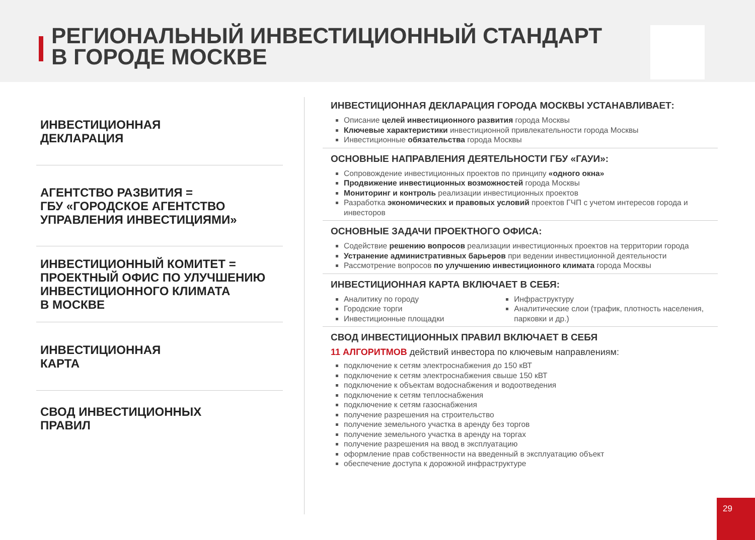РЕГИОНАЛЬНЫЙ ИНВЕСТИЦИОННЫЙ СТАНДАРТ
В ГОРОДЕ МОСКВЕ
ИНВЕСТИЦИОННАЯ
ДЕКЛАРАЦИЯ
АГЕНТСТВО РАЗВИТИЯ =
ГБУ «ГОРОДСКОЕ АГЕНТСТВО
УПРАВЛЕНИЯ ИНВЕСТИЦИЯМИ»
ИНВЕСТИЦИОННЫЙ КОМИТЕТ =
ПРОЕКТНЫЙ ОФИС ПО УЛУЧШЕНИЮ
ИНВЕСТИЦИОННОГО КЛИМАТА
В МОСКВЕ
ИНВЕСТИЦИОННАЯ
КАРТА
СВОД ИНВЕСТИЦИОННЫХ
ПРАВИЛ
ИНВЕСТИЦИОННАЯ ДЕКЛАРАЦИЯ ГОРОДА МОСКВЫ УСТАНАВЛИВАЕТ:
Описание целей инвестиционного развития города Москвы
Ключевые характеристики инвестиционной привлекательности города Москвы
Инвестиционные обязательства города Москвы
ОСНОВНЫЕ НАПРАВЛЕНИЯ ДЕЯТЕЛЬНОСТИ ГБУ «ГАУИ»:
Сопровождение инвестиционных проектов по принципу «одного окна»
Продвижение инвестиционных возможностей города Москвы
Мониторинг и контроль реализации инвестиционных проектов
Разработка экономических и правовых условий проектов ГЧП с учетом интересов города и инвесторов
ОСНОВНЫЕ ЗАДАЧИ ПРОЕКТНОГО ОФИСА:
Содействие решению вопросов реализации инвестиционных проектов на территории города
Устранение административных барьеров при ведении инвестиционной деятельности
Рассмотрение вопросов по улучшению инвестиционного климата города Москвы
ИНВЕСТИЦИОННАЯ КАРТА ВКЛЮЧАЕТ В СЕБЯ:
Аналитику по городу
Городские торги
Инвестиционные площадки
Инфраструктуру
Аналитические слои (трафик, плотность населения, парковки и др.)
СВОД ИНВЕСТИЦИОННЫХ ПРАВИЛ ВКЛЮЧАЕТ В СЕБЯ
11 АЛГОРИТМОВ действий инвестора по ключевым направлениям:
подключение к сетям электроснабжения до 150 кВТ
подключение к сетям электроснабжения свыше 150 кВТ
подключение к объектам водоснабжения и водоотведения
подключение к сетям теплоснабжения
подключение к сетям газоснабжения
получение разрешения на строительство
получение земельного участка в аренду без торгов
получение земельного участка в аренду на торгах
получение разрешения на ввод в эксплуатацию
оформление прав собственности на введенный в эксплуатацию объект
обеспечение доступа к дорожной инфраструктуре
29